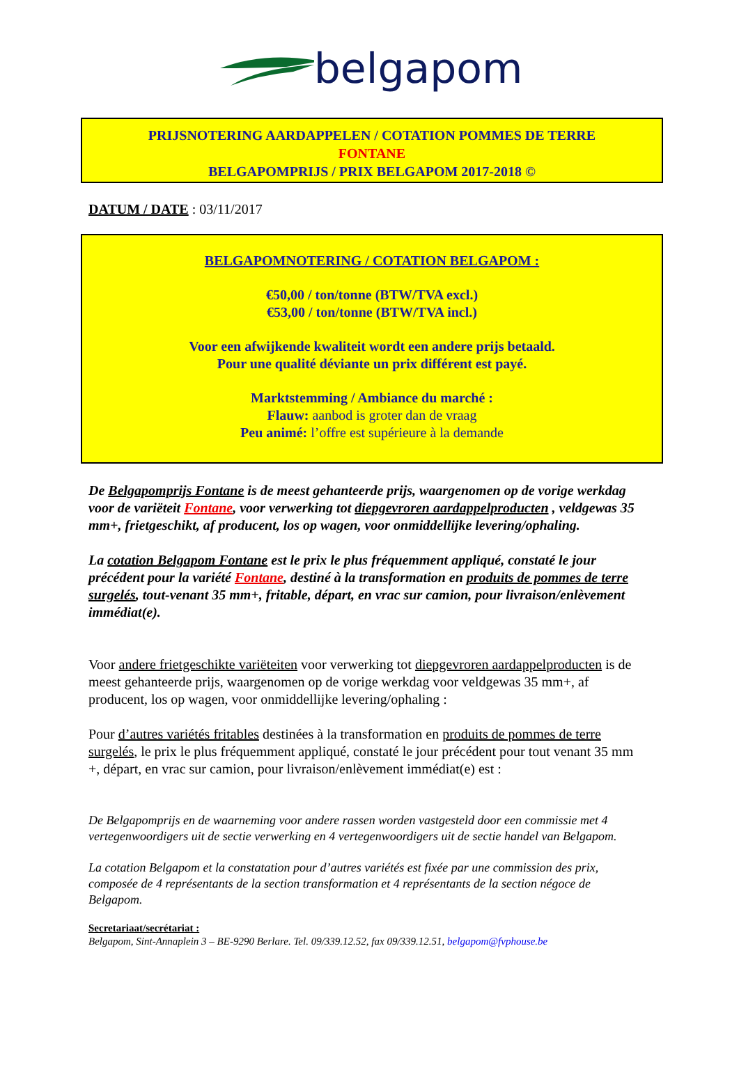belgapom
PRIJSNOTERING AARDAPPELEN / COTATION POMMES DE TERRE
FONTANE
BELGAPOMPRIJS / PRIX BELGAPOM 2017-2018 ©
DATUM / DATE : 03/11/2017
BELGAPOMNOTERING / COTATION BELGAPOM :
€50,00 / ton/tonne (BTW/TVA excl.)
€53,00 / ton/tonne (BTW/TVA incl.)
Voor een afwijkende kwaliteit wordt een andere prijs betaald.
Pour une qualité déviante un prix différent est payé.
Marktstemming / Ambiance du marché :
Flauw: aanbod is groter dan de vraag
Peu animé: l’offre est supérieure à la demande
De Belgapomprijs Fontane is de meest gehanteerde prijs, waargenomen op de vorige werkdag voor de variëteit Fontane, voor verwerking tot diepgevroren aardappelproducten , veldgewas 35 mm+, frietgeschikt, af producent, los op wagen, voor onmiddellijke levering/ophaling.
La cotation Belgapom Fontane est le prix le plus fréquemment appliqué, constaté le jour précédent pour la variété Fontane, destiné à la transformation en produits de pommes de terre surgelés, tout-venant 35 mm+, fritable, départ, en vrac sur camion, pour livraison/enlèvement immédiat(e).
Voor andere frietgeschikte variëteiten voor verwerking tot diepgevroren aardappelproducten is de meest gehanteerde prijs, waargenomen op de vorige werkdag voor veldgewas 35 mm+, af producent, los op wagen, voor onmiddellijke levering/ophaling :
Pour d’autres variétés fritables destinées à la transformation en produits de pommes de terre surgelés, le prix le plus fréquemment appliqué, constaté le jour précédent pour tout venant 35 mm +, départ, en vrac sur camion, pour livraison/enlèvement immédiat(e) est :
De Belgapomprijs en de waarneming voor andere rassen worden vastgesteld door een commissie met 4 vertegenwoordigers uit de sectie verwerking en 4 vertegenwoordigers uit de sectie handel van Belgapom.
La cotation Belgapom et la constatation pour d’autres variétés est fixée par une commission des prix, composée de 4 représentants de la section transformation et 4 représentants de la section négoce de Belgapom.
Secretariaat/secrétariat :
Belgapom, Sint-Annaplein 3 – BE-9290 Berlare. Tel. 09/339.12.52, fax 09/339.12.51, belgapom@fvphouse.be